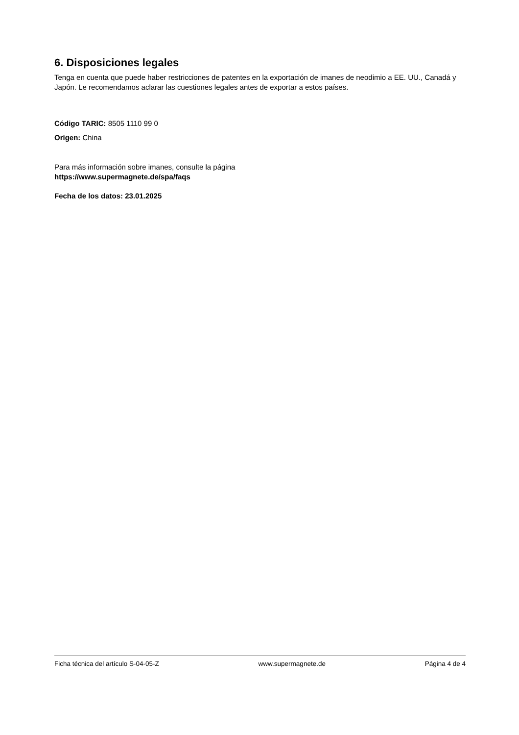6. Disposiciones legales
Tenga en cuenta que puede haber restricciones de patentes en la exportación de imanes de neodimio a EE. UU., Canadá y Japón. Le recomendamos aclarar las cuestiones legales antes de exportar a estos países.
Código TARIC: 8505 1110 99 0
Origen: China
Para más información sobre imanes, consulte la página
https://www.supermagnete.de/spa/faqs
Fecha de los datos: 23.01.2025
Ficha técnica del artículo S-04-05-Z www.supermagnete.de Página 4 de 4